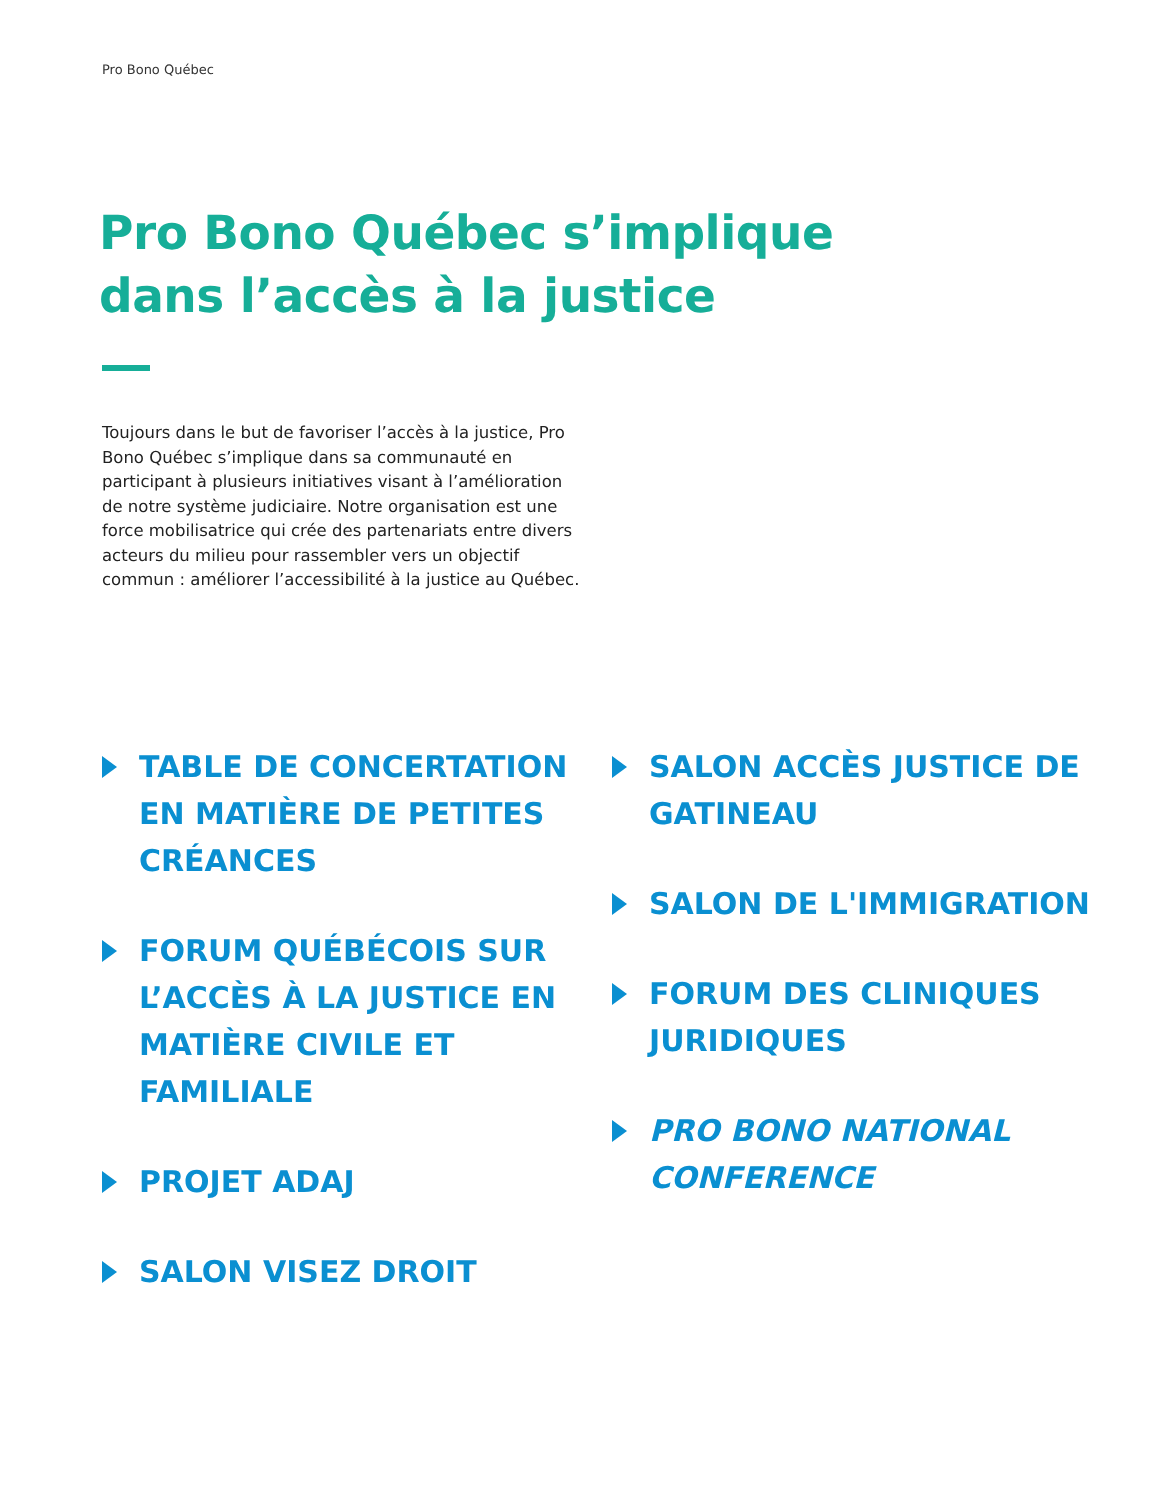Pro Bono Québec
Pro Bono Québec s’implique
dans l’accès à la justice
Toujours dans le but de favoriser l’accès à la justice, Pro Bono Québec s’implique dans sa communauté en participant à plusieurs initiatives visant à l’amélioration de notre système judiciaire. Notre organisation est une force mobilisatrice qui crée des partenariats entre divers acteurs du milieu pour rassembler vers un objectif commun : améliorer l’accessibilité à la justice au Québec.
TABLE DE CONCERTATION EN MATIÈRE DE PETITES CRÉANCES
FORUM QUÉBÉCOIS SUR L’ACCÈS À LA JUSTICE EN MATIÈRE CIVILE ET FAMILIALE
PROJET ADAJ
SALON VISEZ DROIT
SALON ACCÈS JUSTICE DE GATINEAU
SALON DE L'IMMIGRATION
FORUM DES CLINIQUES JURIDIQUES
PRO BONO NATIONAL CONFERENCE